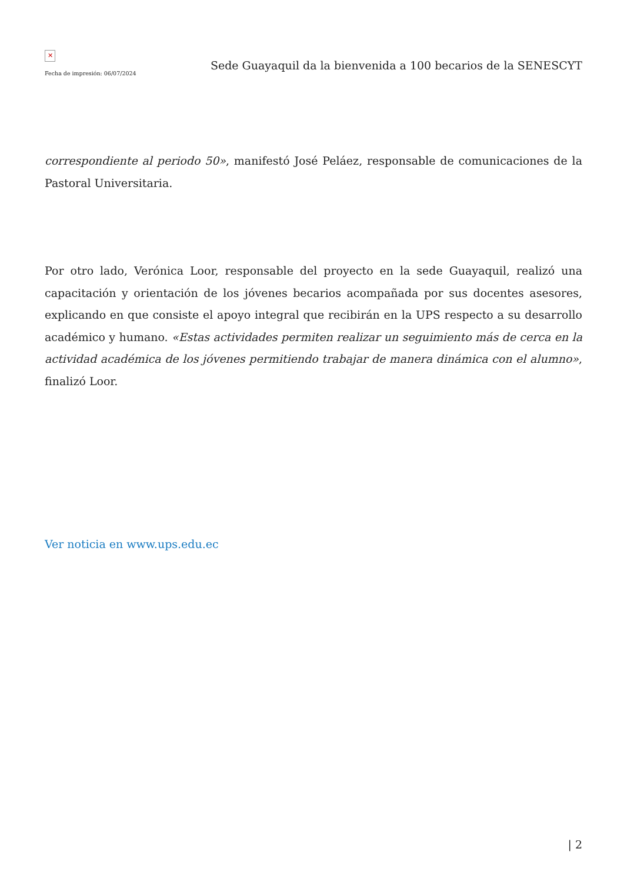✕
Fecha de impresión: 06/07/2024
Sede Guayaquil da la bienvenida a 100 becarios de la SENESCYT
correspondiente al periodo 50», manifestó José Peláez, responsable de comunicaciones de la Pastoral Universitaria.
Por otro lado, Verónica Loor, responsable del proyecto en la sede Guayaquil, realizó una capacitación y orientación de los jóvenes becarios acompañada por sus docentes asesores, explicando en que consiste el apoyo integral que recibirán en la UPS respecto a su desarrollo académico y humano. «Estas actividades permiten realizar un seguimiento más de cerca en la actividad académica de los jóvenes permitiendo trabajar de manera dinámica con el alumno», finalizó Loor.
Ver noticia en www.ups.edu.ec
| 2